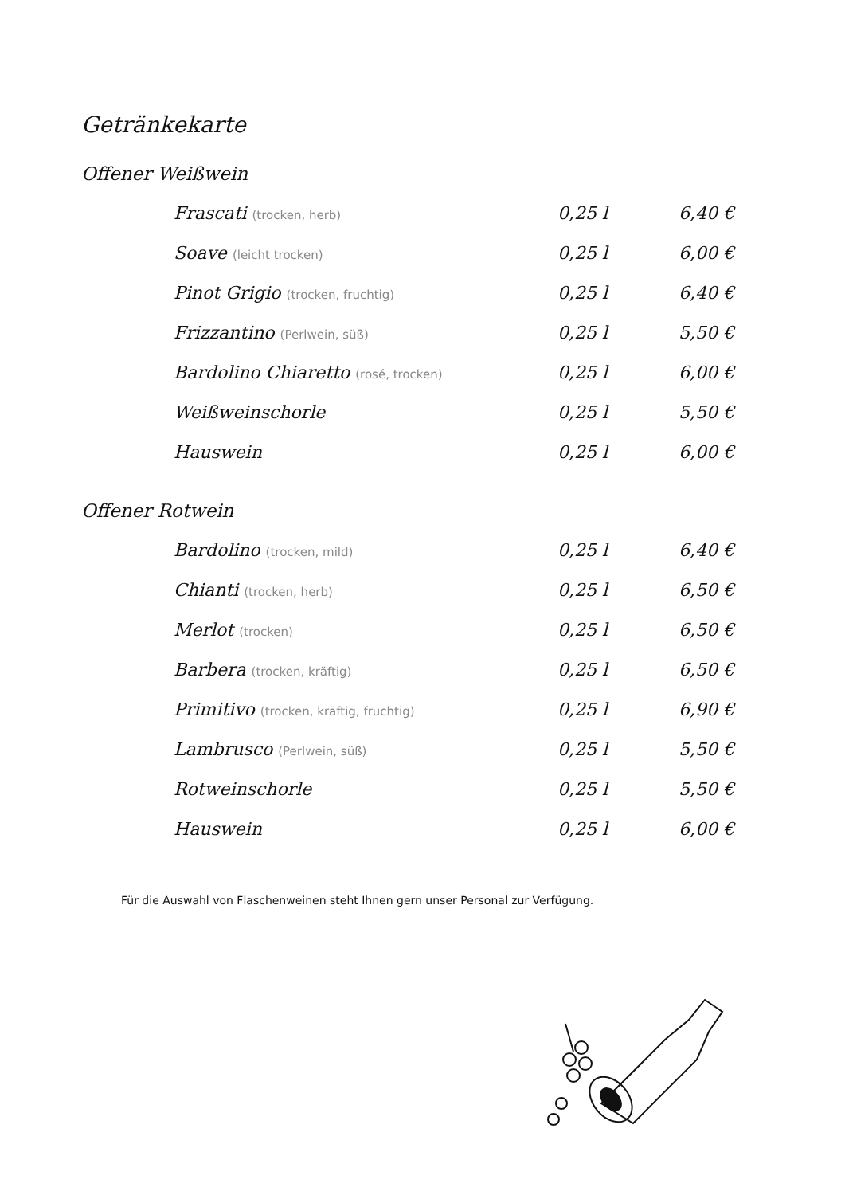Getränkekarte
Offener Weißwein
| Frascati (trocken, herb) | 0,25 l | 6,40 € |
| Soave (leicht trocken) | 0,25 l | 6,00 € |
| Pinot Grigio (trocken, fruchtig) | 0,25 l | 6,40 € |
| Frizzantino (Perlwein, süß) | 0,25 l | 5,50 € |
| Bardolino Chiaretto (rosé, trocken) | 0,25 l | 6,00 € |
| Weißweinschorle | 0,25 l | 5,50 € |
| Hauswein | 0,25 l | 6,00 € |
Offener Rotwein
| Bardolino (trocken, mild) | 0,25 l | 6,40 € |
| Chianti (trocken, herb) | 0,25 l | 6,50 € |
| Merlot (trocken) | 0,25 l | 6,50 € |
| Barbera (trocken, kräftig) | 0,25 l | 6,50 € |
| Primitivo (trocken, kräftig, fruchtig) | 0,25 l | 6,90 € |
| Lambrusco (Perlwein, süß) | 0,25 l | 5,50 € |
| Rotweinschorle | 0,25 l | 5,50 € |
| Hauswein | 0,25 l | 6,00 € |
Für die Auswahl von Flaschenweinen steht Ihnen gern unser Personal zur Verfügung.